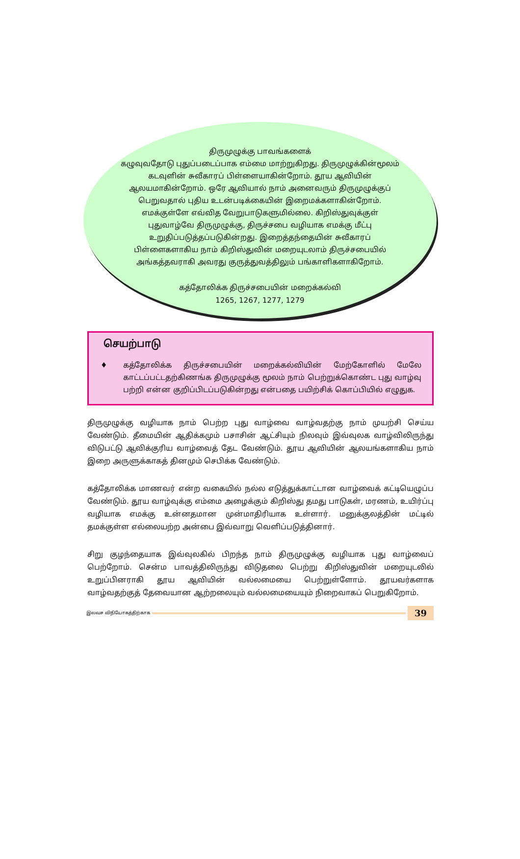திருமுழுக்கு பாவங்களைக்
கழுவுவதோடு புதுப்படைப்பாக எம்மை மாற்றுகிறது. திருமுழுக்கின்மூலம் கடவுளின் சுவீகாரப் பிள்ளையாகின்றோம். தூய ஆவியின் ஆலயமாகின்றோம். ஒரே ஆவியால் நாம் அனைவரும் திருமுழுக்குப் பெறுவதால் புதிய உடன்படிக்கையின் இறைமக்களாகின்றோம். எமக்குள்ளே எவ்வித வேறுபாடுகளுமில்லை. கிறிஸ்துவுக்குள் புதுவாழ்வே திருமுழுக்கு, திருச்சபை வழியாக எமக்கு மீட்பு உறுதிப்படுத்தப்படுகின்றது. இறைத்தந்தையின் சுவீகாரப் பிள்ளைகளாகிய நாம் கிறிஸ்துவின் மறையுடலாம் திருச்சபையில் அங்கத்தவராகி அவரது குருத்துவத்திலும் பங்காளிகளாகிறோம்.
கத்தோலிக்க திருச்சபையின் மறைக்கல்வி
1265, 1267, 1277, 1279
செயற்பாடு
♦ கத்தோலிக்க திருச்சபையின் மறைக்கல்வியின் மேற்கோளில் மேலே காட்டப்பட்டதற்கிணங்க திருமுழுக்கு மூலம் நாம் பெற்றுக்கொண்ட புது வாழ்வு பற்றி என்ன குறிப்பிடப்படுகின்றது என்பதை பயிற்சிக் கொப்பியில் எழுதுக.
திருமுழுக்கு வழியாக நாம் பெற்ற புது வாழ்வை வாழ்வதற்கு நாம் முயற்சி செய்ய வேண்டும். தீமையின் ஆதிக்கமும் பசாசின் ஆட்சியும் நிலவும் இவ்வுலக வாழ்விலிருந்து விடுபட்டு ஆவிக்குரிய வாழ்வைத் தேட வேண்டும். தூய ஆவியின் ஆலயங்களாகிய நாம் இறை அருளுக்காகத் தினமும் செபிக்க வேண்டும்.
கத்தோலிக்க மாணவர் என்ற வகையில் நல்ல எடுத்துக்காட்டான வாழ்வைக் கட்டியெழுப்ப வேண்டும். தூய வாழ்வுக்கு எம்மை அழைக்கும் கிறிஸ்து தமது பாடுகள், மரணம், உயிர்ப்பு வழியாக எமக்கு உன்னதமான முன்மாதிரியாக உள்ளார். மனுக்குலத்தின் மட்டில் தமக்குள்ள எல்லையற்ற அன்பை இவ்வாறு வெளிப்படுத்தினார்.
சிறு குழந்தையாக இவ்வுலகில் பிறந்த நாம் திருமுழுக்கு வழியாக புது வாழ்வைப் பெற்றோம். சென்ம பாவத்திலிருந்து விடுதலை பெற்று கிறிஸ்துவின் மறையுடலில் உறுப்பினராகி தூய ஆவியின் வல்லமையை பெற்றுள்ளோம். தூயவர்களாக வாழ்வதற்குத் தேவையான ஆற்றலையும் வல்லமையையும் நிறைவாகப் பெறுகிறோம்.
இலவச விநியோகத்திற்காக
39